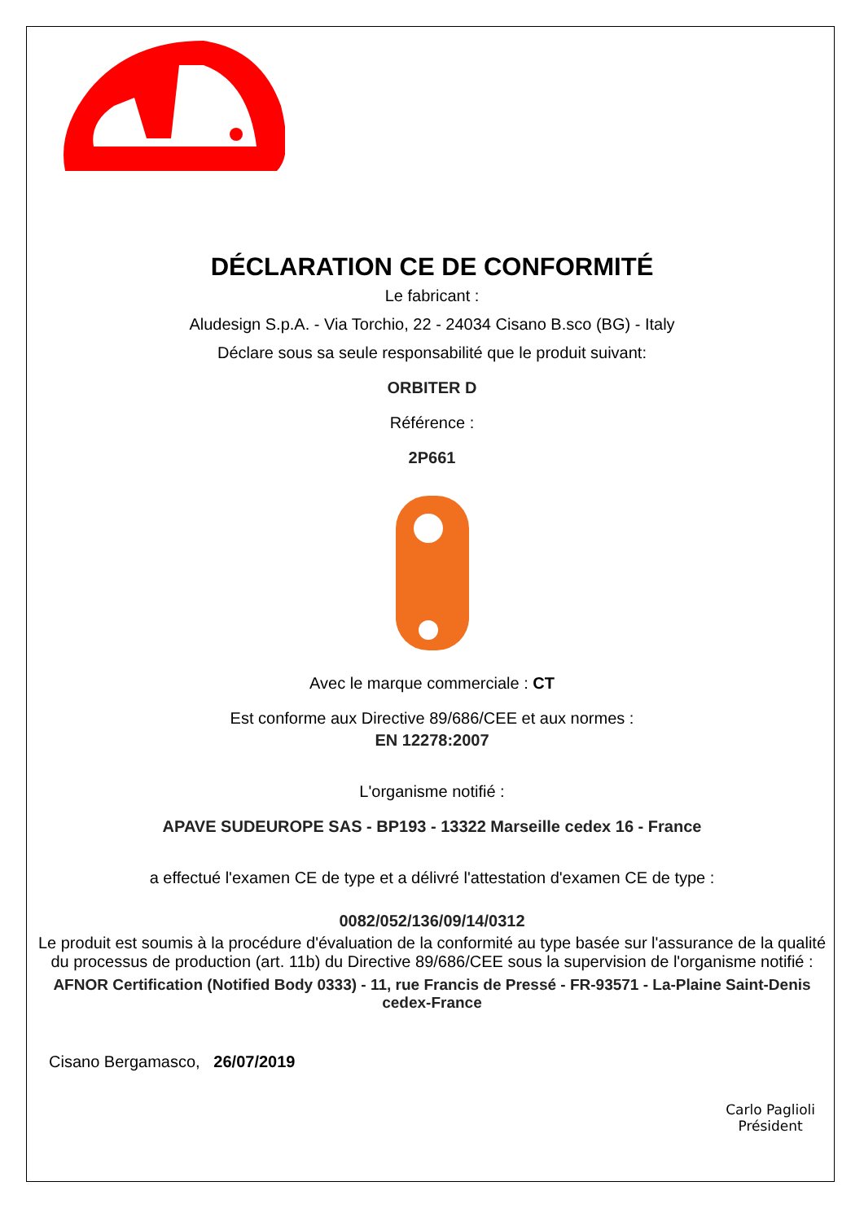DÉCLARATION CE DE CONFORMITÉ
Le fabricant :
Aludesign S.p.A. - Via Torchio, 22 - 24034 Cisano B.sco (BG) - Italy
Déclare sous sa seule responsabilité que le produit suivant:
ORBITER D
Référence :
2P661
Avec le marque commerciale : CT
Est conforme aux Directive 89/686/CEE et aux normes :
EN 12278:2007
L'organisme notifié :
APAVE SUDEUROPE SAS - BP193 - 13322 Marseille cedex 16 - France
a effectué l'examen CE de type et a délivré l'attestation d'examen CE de type :
0082/052/136/09/14/0312
Le produit est soumis à la procédure d'évaluation de la conformité au type basée sur l'assurance de la qualité du processus de production (art. 11b) du Directive 89/686/CEE sous la supervision de l'organisme notifié :
AFNOR Certification (Notified Body 0333) - 11, rue Francis de Pressé - FR-93571 - La-Plaine Saint-Denis cedex-France
Cisano Bergamasco, 26/07/2019
Carlo Paglioli
Président